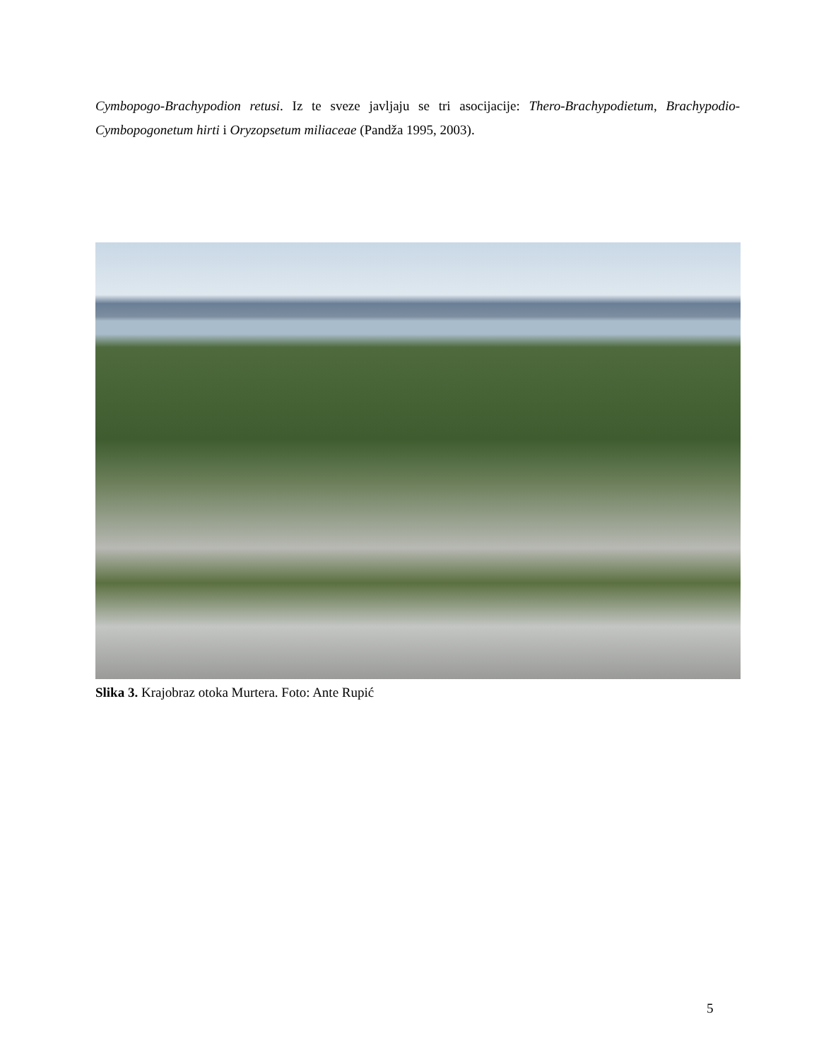Cymbopogo-Brachypodion retusi. Iz te sveze javljaju se tri asocijacije: Thero-Brachypodietum, Brachypodio-Cymbopogonetum hirti i Oryzopsetum miliaceae (Pandža 1995, 2003).
Slika 3. Krajobraz otoka Murtera. Foto: Ante Rupić
5